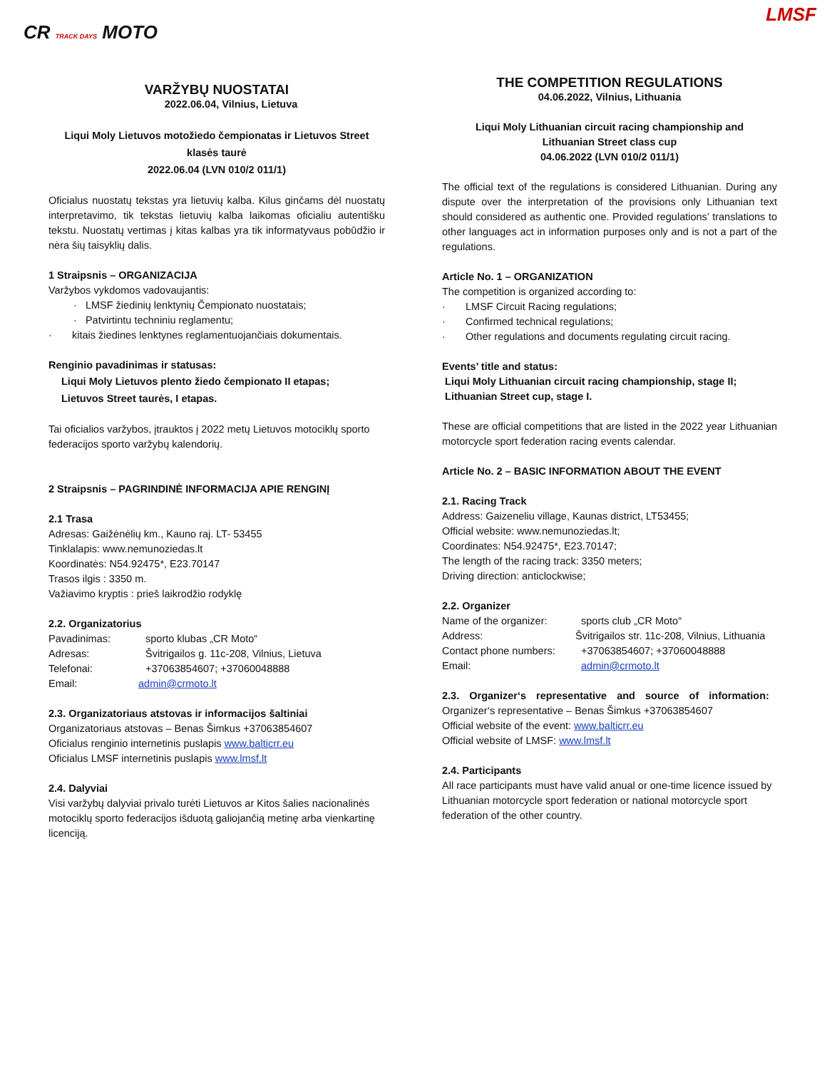CR TRACK DAYS MOTO
VARŽYBŲ NUOSTATAI
2022.06.04, Vilnius, Lietuva
Liqui Moly Lietuvos motožiedo čempionatas ir Lietuvos Street
klasės taurė
2022.06.04 (LVN 010/2 011/1)
Oficialus nuostatų tekstas yra lietuvių kalba. Kilus ginčams dėl nuostatų interpretavimo, tik tekstas lietuvių kalba laikomas oficialiu autentišku tekstu. Nuostatų vertimas į kitas kalbas yra tik informatyvaus pobūdžio ir nėra šių taisyklių dalis.
1 Straipsnis – ORGANIZACIJA
Varžybos vykdomos vadovaujantis:
· LMSF žiedinių lenktynių Čempionato nuostatais;
· Patvirtintu techniniu reglamentu;
· kitais žiedines lenktynes reglamentuojančiais dokumentais.
Renginio pavadinimas ir statusas:
Liqui Moly Lietuvos plento žiedo čempionato II etapas;
Lietuvos Street taurės, I etapas.
Tai oficialios varžybos, įtrauktos į 2022 metų Lietuvos motociklų sporto federacijos sporto varžybų kalendorių.
2 Straipsnis – PAGRINDINĖ INFORMACIJA APIE RENGINĮ
2.1 Trasa
Adresas: Gaižėnėlių km., Kauno raj. LT- 53455
Tinklalapis: www.nemunoziedas.lt
Koordinatės: N54.92475*, E23.70147
Trasos ilgis : 3350 m.
Važiavimo kryptis : prieš laikrodžio rodyklę
2.2. Organizatorius
Pavadinimas: sporto klubas „CR Moto“
Adresas: Švitrigailos g. 11c-208, Vilnius, Lietuva
Telefonai: +37063854607; +37060048888
Email: admin@crmoto.lt
2.3. Organizatoriaus atstovas ir informacijos šaltiniai
Organizatoriaus atstovas – Benas Šimkus +37063854607
Oficialus renginio internetinis puslapis www.balticrr.eu
Oficialus LMSF internetinis puslapis www.lmsf.lt
2.4. Dalyviai
Visi varžybų dalyviai privalo turėti Lietuvos ar Kitos šalies nacionalinės motociklų sporto federacijos išduotą galiojančią metinę arba vienkartinę licenciją.
LMSF
THE COMPETITION REGULATIONS
04.06.2022, Vilnius, Lithuania
Liqui Moly Lithuanian circuit racing championship and
Lithuanian Street class cup
04.06.2022 (LVN 010/2 011/1)
The official text of the regulations is considered Lithuanian. During any dispute over the interpretation of the provisions only Lithuanian text should considered as authentic one. Provided regulations’ translations to other languages act in information purposes only and is not a part of the regulations.
Article No. 1 – ORGANIZATION
The competition is organized according to:
· LMSF Circuit Racing regulations;
· Confirmed technical regulations;
· Other regulations and documents regulating circuit racing.
Events’ title and status:
Liqui Moly Lithuanian circuit racing championship, stage II;
Lithuanian Street cup, stage I.
These are official competitions that are listed in the 2022 year Lithuanian motorcycle sport federation racing events calendar.
Article No. 2 – BASIC INFORMATION ABOUT THE EVENT
2.1. Racing Track
Address: Gaizeneliu village, Kaunas district, LT53455;
Official website: www.nemunoziedas.lt;
Coordinates: N54.92475*, E23.70147;
The length of the racing track: 3350 meters;
Driving direction: anticlockwise;
2.2. Organizer
Name of the organizer: sports club „CR Moto“
Address: Švitrigailos str. 11c-208, Vilnius, Lithuania
Contact phone numbers: +37063854607; +37060048888
Email: admin@crmoto.lt
2.3. Organizer‘s representative and source of information:
Organizer‘s representative – Benas Šimkus +37063854607
Official website of the event: www.balticrr.eu
Official website of LMSF: www.lmsf.lt
2.4. Participants
All race participants must have valid anual or one-time licence issued by Lithuanian motorcycle sport federation or national motorcycle sport federation of the other country.